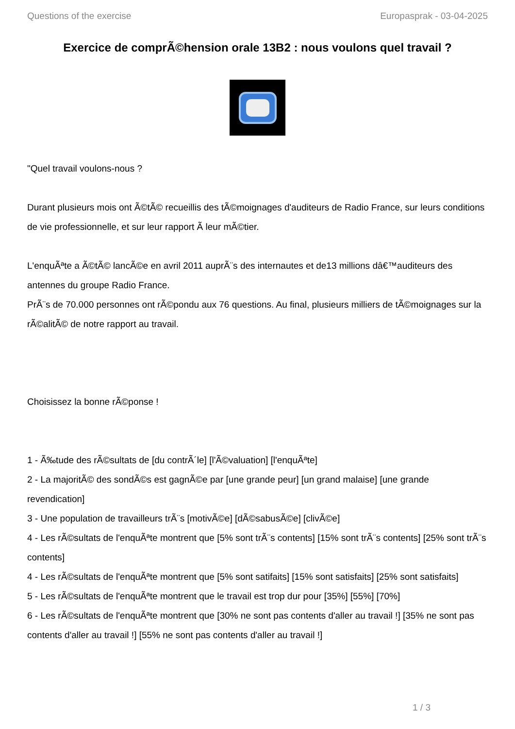Questions of the exercise Europasprak - 03-04-2025
Exercice de comprÃ©hension orale 13B2 : nous voulons quel travail ?
"Quel travail voulons-nous ?
Durant plusieurs mois ont Ã©tÃ© recueillis des tÃ©moignages d'auditeurs de Radio France, sur leurs conditions de vie professionnelle, et sur leur rapport Ã leur mÃ©tier.
L'enquÃªte a Ã©tÃ© lancÃ©e en avril 2011 auprÃ¨s des internautes et de13 millions dâ€™auditeurs des antennes du groupe Radio France.
PrÃ¨s de 70.000 personnes ont rÃ©pondu aux 76 questions. Au final, plusieurs milliers de tÃ©moignages sur la rÃ©alitÃ© de notre rapport au travail.
Choisissez la bonne rÃ©ponse !
1 - Ã‰tude des rÃ©sultats de [du contrÃ´le] [l'Ã©valuation] [l'enquÃªte]
2 - La majoritÃ© des sondÃ©s est gagnÃ©e par [une grande peur] [un grand malaise] [une grande revendication]
3 - Une population de travailleurs trÃ¨s [motivÃ©e] [dÃ©sabusÃ©e] [clivÃ©e]
4 - Les rÃ©sultats de l'enquÃªte montrent que [5% sont trÃ¨s contents] [15% sont trÃ¨s contents] [25% sont trÃ¨s contents]
4 - Les rÃ©sultats de l'enquÃªte montrent que [5% sont satifaits] [15% sont satisfaits] [25% sont satisfaits]
5 - Les rÃ©sultats de l'enquÃªte montrent que le travail est trop dur pour [35%] [55%] [70%]
6 - Les rÃ©sultats de l'enquÃªte montrent que [30% ne sont pas contents d'aller au travail !] [35% ne sont pas contents d'aller au travail !] [55% ne sont pas contents d'aller au travail !]
1 / 3